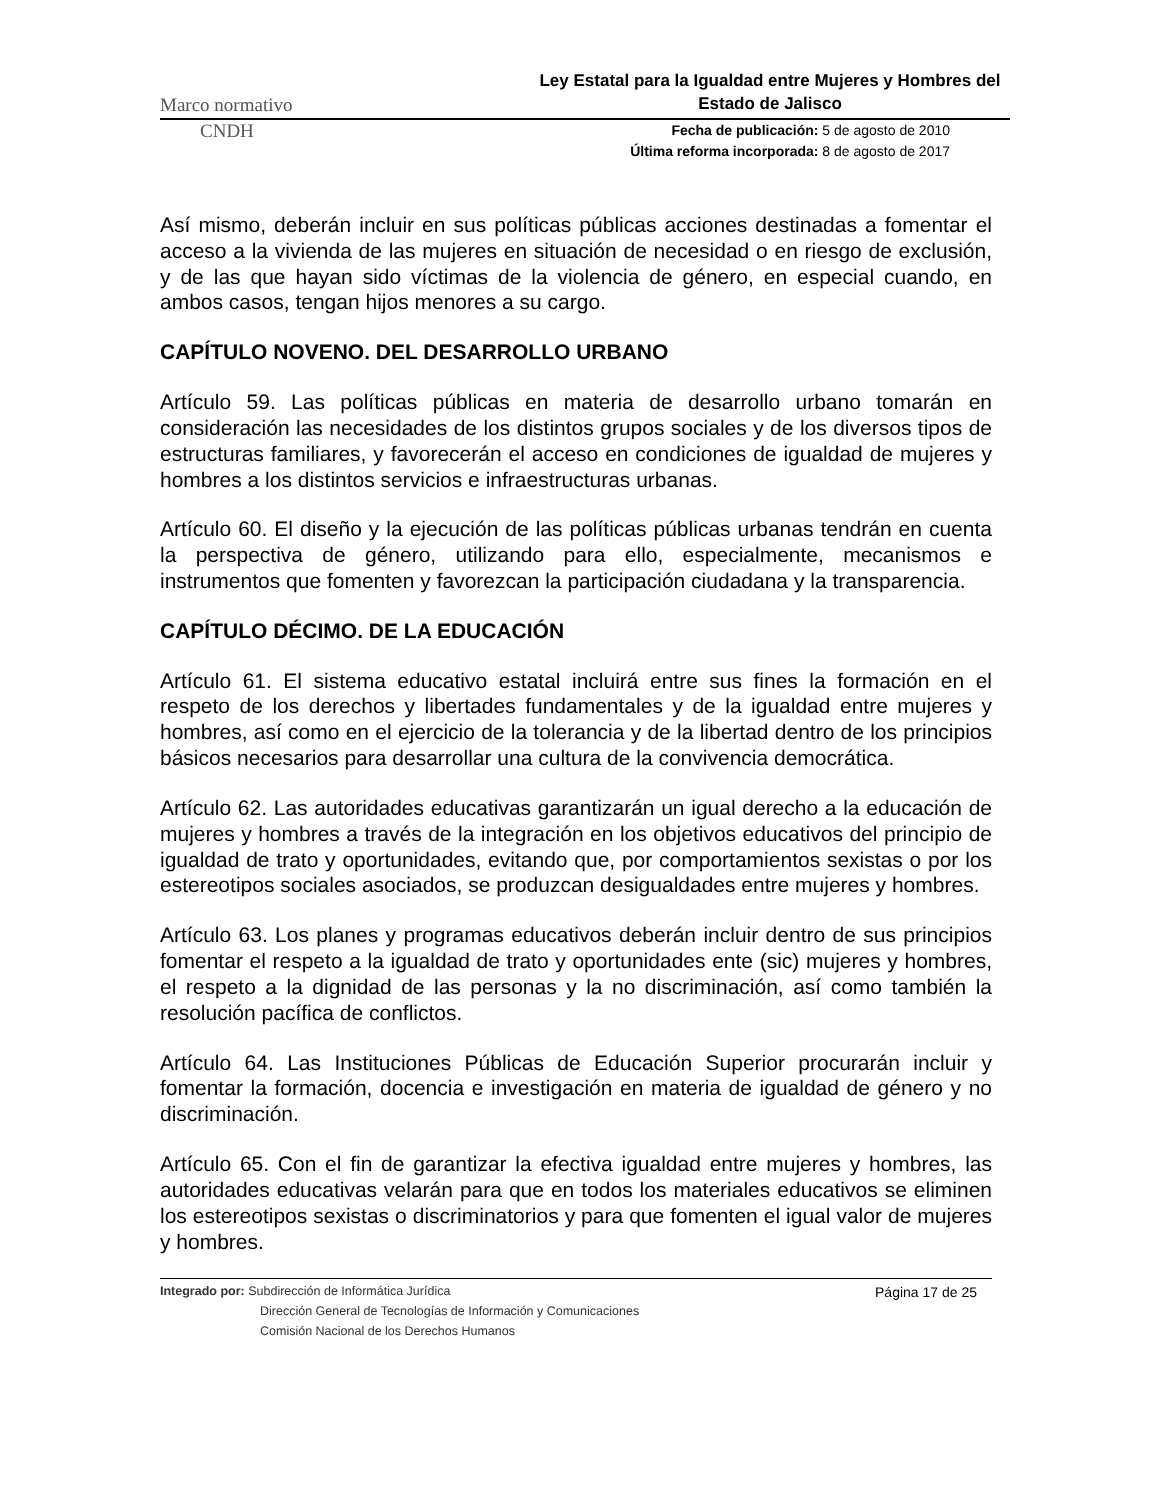Marco normativo Ley Estatal para la Igualdad entre Mujeres y Hombres del Estado de Jalisco
CNDH
Fecha de publicación: 5 de agosto de 2010
Última reforma incorporada: 8 de agosto de 2017
Así mismo, deberán incluir en sus políticas públicas acciones destinadas a fomentar el acceso a la vivienda de las mujeres en situación de necesidad o en riesgo de exclusión, y de las que hayan sido víctimas de la violencia de género, en especial cuando, en ambos casos, tengan hijos menores a su cargo.
CAPÍTULO NOVENO. DEL DESARROLLO URBANO
Artículo 59. Las políticas públicas en materia de desarrollo urbano tomarán en consideración las necesidades de los distintos grupos sociales y de los diversos tipos de estructuras familiares, y favorecerán el acceso en condiciones de igualdad de mujeres y hombres a los distintos servicios e infraestructuras urbanas.
Artículo 60. El diseño y la ejecución de las políticas públicas urbanas tendrán en cuenta la perspectiva de género, utilizando para ello, especialmente, mecanismos e instrumentos que fomenten y favorezcan la participación ciudadana y la transparencia.
CAPÍTULO DÉCIMO. DE LA EDUCACIÓN
Artículo 61. El sistema educativo estatal incluirá entre sus fines la formación en el respeto de los derechos y libertades fundamentales y de la igualdad entre mujeres y hombres, así como en el ejercicio de la tolerancia y de la libertad dentro de los principios básicos necesarios para desarrollar una cultura de la convivencia democrática.
Artículo 62. Las autoridades educativas garantizarán un igual derecho a la educación de mujeres y hombres a través de la integración en los objetivos educativos del principio de igualdad de trato y oportunidades, evitando que, por comportamientos sexistas o por los estereotipos sociales asociados, se produzcan desigualdades entre mujeres y hombres.
Artículo 63. Los planes y programas educativos deberán incluir dentro de sus principios fomentar el respeto a la igualdad de trato y oportunidades ente (sic) mujeres y hombres, el respeto a la dignidad de las personas y la no discriminación, así como también la resolución pacífica de conflictos.
Artículo 64. Las Instituciones Públicas de Educación Superior procurarán incluir y fomentar la formación, docencia e investigación en materia de igualdad de género y no discriminación.
Artículo 65. Con el fin de garantizar la efectiva igualdad entre mujeres y hombres, las autoridades educativas velarán para que en todos los materiales educativos se eliminen los estereotipos sexistas o discriminatorios y para que fomenten el igual valor de mujeres y hombres.
Integrado por: Subdirección de Informática Jurídica
Dirección General de Tecnologías de Información y Comunicaciones
Comisión Nacional de los Derechos Humanos
Página 17 de 25